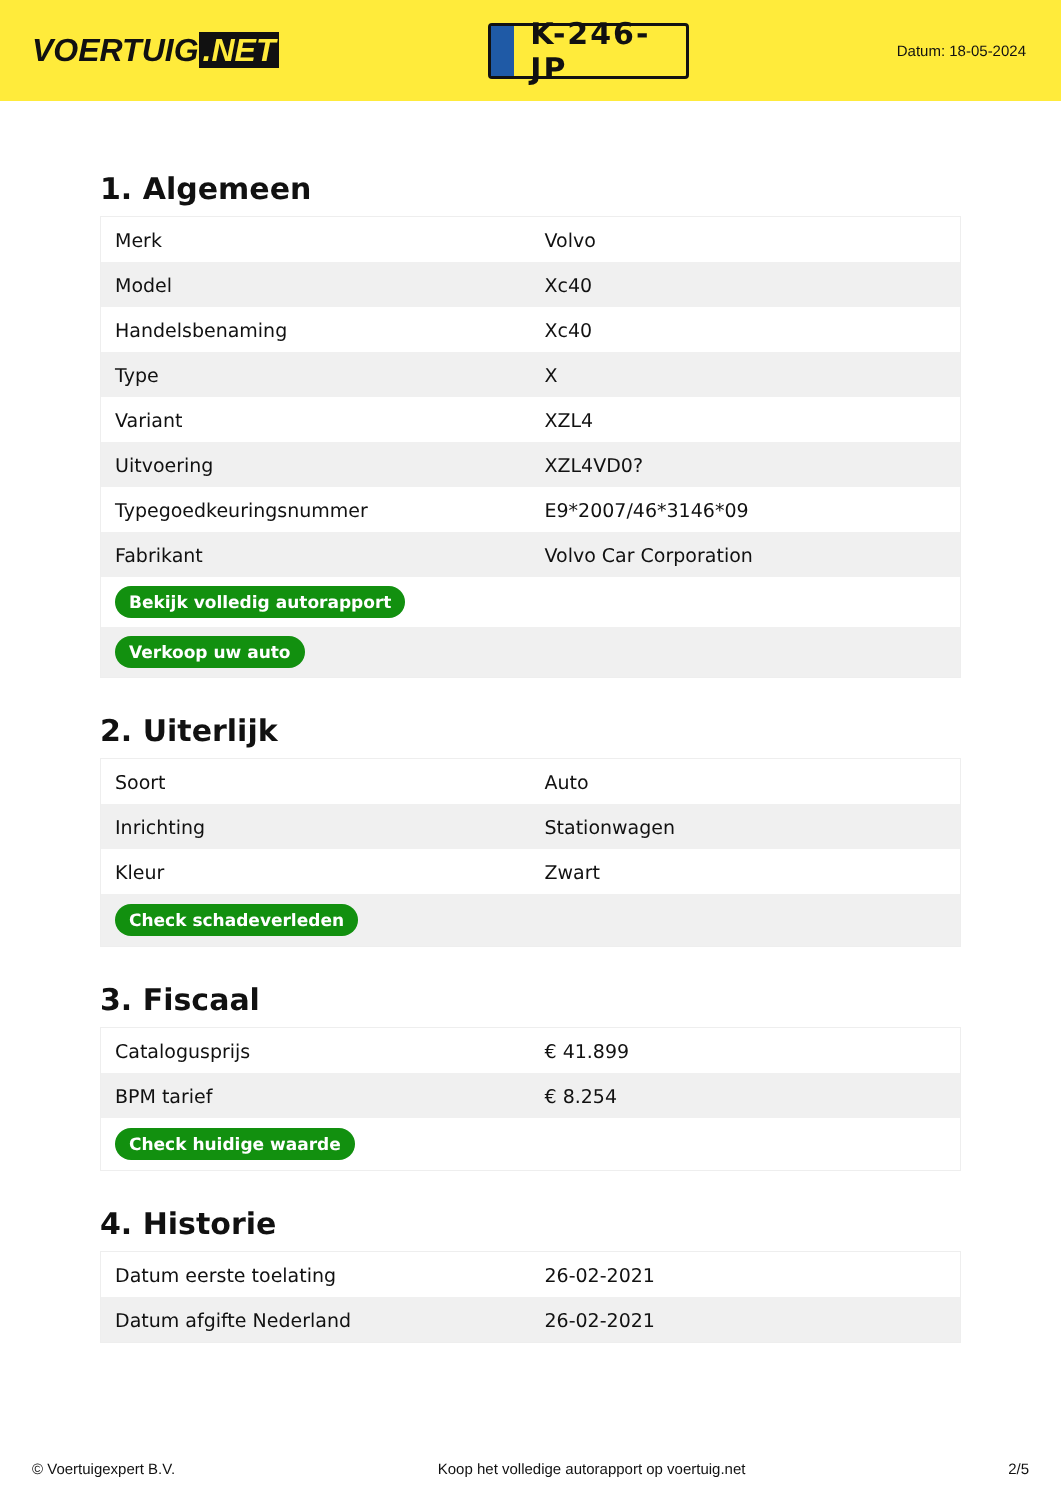VOERTUIG.NET
K-246-JP
Datum: 18-05-2024
1. Algemeen
| Merk | Volvo |
| Model | Xc40 |
| Handelsbenaming | Xc40 |
| Type | X |
| Variant | XZL4 |
| Uitvoering | XZL4VD0? |
| Typegoedkeuringsnummer | E9*2007/46*3146*09 |
| Fabrikant | Volvo Car Corporation |
| Bekijk volledig autorapport | |
| Verkoop uw auto | |
2. Uiterlijk
| Soort | Auto |
| Inrichting | Stationwagen |
| Kleur | Zwart |
| Check schadeverleden | |
3. Fiscaal
| Catalogusprijs | € 41.899 |
| BPM tarief | € 8.254 |
| Check huidige waarde | |
4. Historie
| Datum eerste toelating | 26-02-2021 |
| Datum afgifte Nederland | 26-02-2021 |
© Voertuigexpert B.V. Koop het volledige autorapport op voertuig.net 2/5